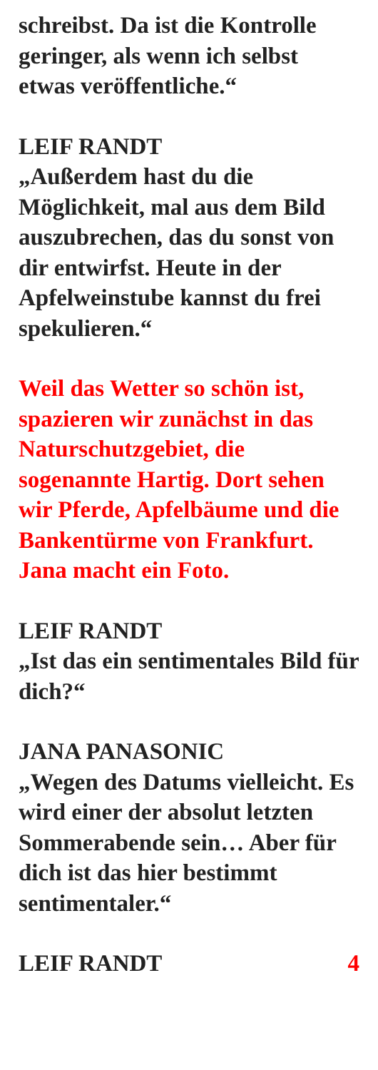schreibst. Da ist die Kontrolle geringer, als wenn ich selbst etwas veröffentliche.“
LEIF RANDT
„Außerdem hast du die Möglichkeit, mal aus dem Bild auszubrechen, das du sonst von dir entwirfst. Heute in der Apfelweinstube kannst du frei spekulieren.“
Weil das Wetter so schön ist, spazieren wir zunächst in das Naturschutzgebiet, die sogenannte Hartig. Dort sehen wir Pferde, Apfelbäume und die Bankentürme von Frankfurt. Jana macht ein Foto.
LEIF RANDT
„Ist das ein sentimentales Bild für dich?“
JANA PANASONIC
„Wegen des Datums vielleicht. Es wird einer der absolut letzten Sommerabende sein… Aber für dich ist das hier bestimmt sentimentaler.“
LEIF RANDT 4